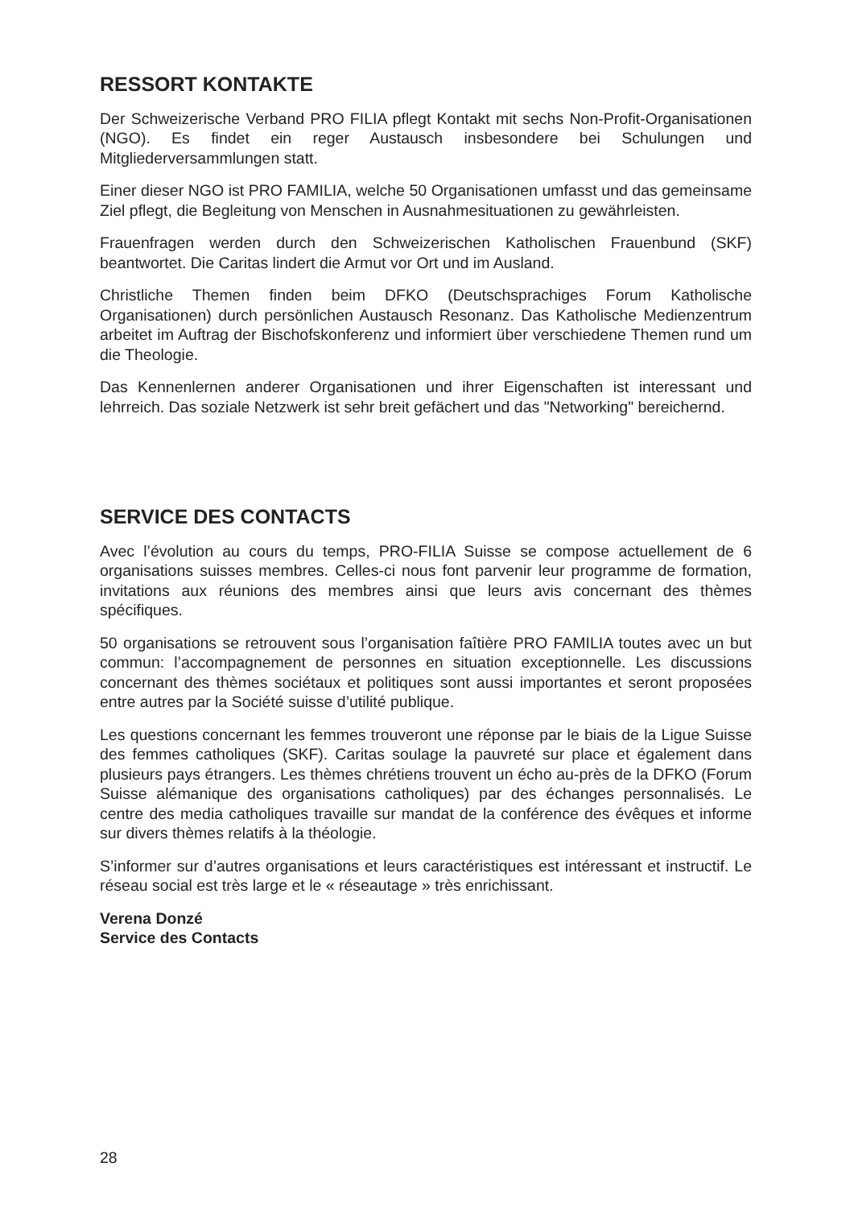RESSORT KONTAKTE
Der Schweizerische Verband PRO FILIA pflegt Kontakt mit sechs Non-Profit-Organisationen (NGO). Es findet ein reger Austausch insbesondere bei Schulungen und Mitgliederversammlungen statt.
Einer dieser NGO ist PRO FAMILIA, welche 50 Organisationen umfasst und das gemeinsame Ziel pflegt, die Begleitung von Menschen in Ausnahmesituationen zu gewährleisten.
Frauenfragen werden durch den Schweizerischen Katholischen Frauenbund (SKF) beantwortet. Die Caritas lindert die Armut vor Ort und im Ausland.
Christliche Themen finden beim DFKO (Deutschsprachiges Forum Katholische Organisationen) durch persönlichen Austausch Resonanz. Das Katholische Medienzentrum arbeitet im Auftrag der Bischofskonferenz und informiert über verschiedene Themen rund um die Theologie.
Das Kennenlernen anderer Organisationen und ihrer Eigenschaften ist interessant und lehrreich. Das soziale Netzwerk ist sehr breit gefächert und das "Networking" bereichernd.
SERVICE DES CONTACTS
Avec l’évolution au cours du temps, PRO-FILIA Suisse se compose actuellement de 6 organisations suisses membres. Celles-ci nous font parvenir leur programme de formation, invitations aux réunions des membres ainsi que leurs avis concernant des thèmes spécifiques.
50 organisations se retrouvent sous l’organisation faîtière PRO FAMILIA toutes avec un but commun: l’accompagnement de personnes en situation exceptionnelle. Les discussions concernant des thèmes sociétaux et politiques sont aussi importantes et seront proposées entre autres par la Société suisse d’utilité publique.
Les questions concernant les femmes trouveront une réponse par le biais de la Ligue Suisse des femmes catholiques (SKF). Caritas soulage la pauvreté sur place et également dans plusieurs pays étrangers. Les thèmes chrétiens trouvent un écho au-près de la DFKO (Forum Suisse alémanique des organisations catholiques) par des échanges personnalisés. Le centre des media catholiques travaille sur mandat de la conférence des évêques et informe sur divers thèmes relatifs à la théologie.
S’informer sur d’autres organisations et leurs caractéristiques est intéressant et instructif. Le réseau social est très large et le « réseautage » très enrichissant.
Verena Donzé
Service des Contacts
28